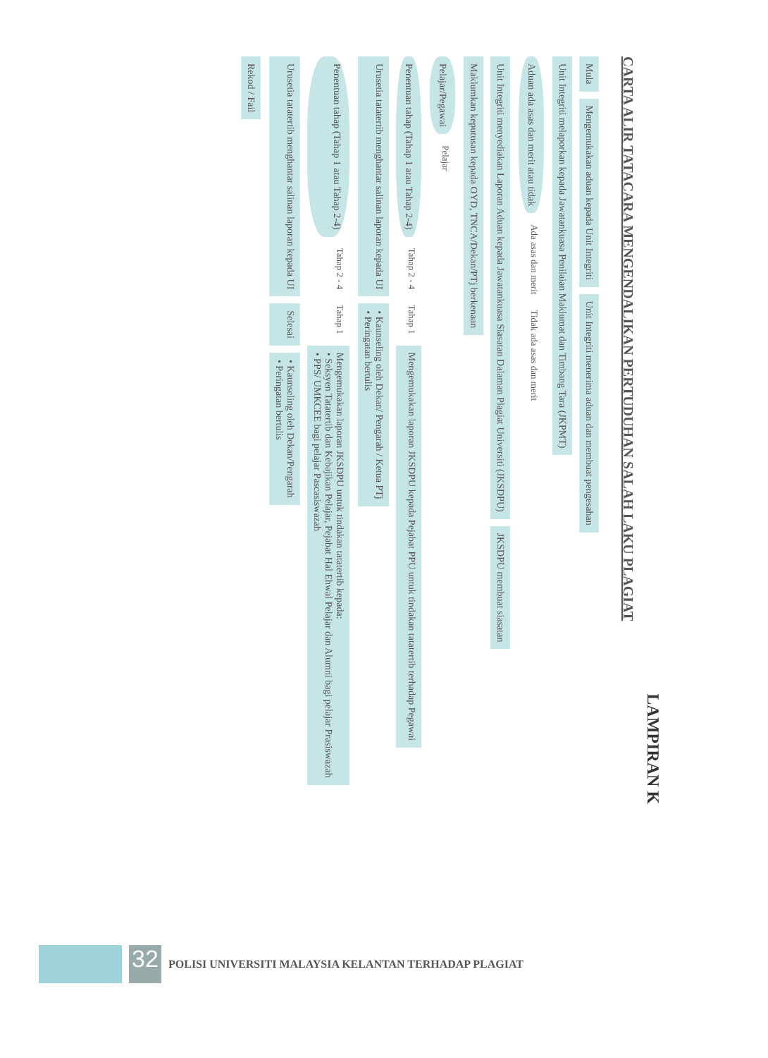LAMPIRAN K
CARTA ALIR TATACARA MENGENDALIKAN PERTUDUHAN SALAH LAKU PLAGIAT
Mula
Mengemukakan aduan kepada Unit Integriti
Unit Integriti menerima aduan dan membuat pengesahan
Unit Integriti melaporkan kepada Jawatankuasa Penilaian Maklumat dan Timbang Tara (JKPMT)
Aduan ada asas dan merit atau tidak
Ada asas dan merit Tidak ada asas dan merit
Unit Integriti menyediakan Laporan Aduan kepada Jawatankuasa Siasatan Dalaman Plagiat Universiti (JKSDPU)
JKSDPU membuat siasatan
Maklumkan keputusan kepada OYD, TNCA/Dekan/PTj berkenaan
Pelajar/Pegawai
Pelajar
Penentuan tahap (Tahap 1 atau Tahap 2-4)
Tahap 2 - 4 Tahap 1
Mengemukakan laporan JKSDPU kepada Pejabat PPU untuk tindakan tatatertib terhadap Pegawai
Urusetia tatatertib menghantar salinan laporan kepada UI
• Kaunseling oleh Dekan/ Pengarah / Ketua PTj
• Peringatan bertulis
Penentuan tahap (Tahap 1 atau Tahap 2-4)
Tahap 2 - 4 Tahap 1
Mengemukakan laporan JKSDPU untuk tindakan tatatertib kepada:
• Seksyen Tatatertib dan Kebajikan Pelajar, Pejabat Hal Ehwal Pelajar dan Alumni bagi pelajar Prasiswazah
• PPS/ UMKCEE bagi pelajar Pascasiswazah
Urusetia tatatertib menghantar salinan laporan kepada UI
Selesai
• Kaunseling oleh Dekan/Pengarah
• Peringatan bertulis
Rekod / Fail
32
POLISI UNIVERSITI MALAYSIA KELANTAN TERHADAP PLAGIAT